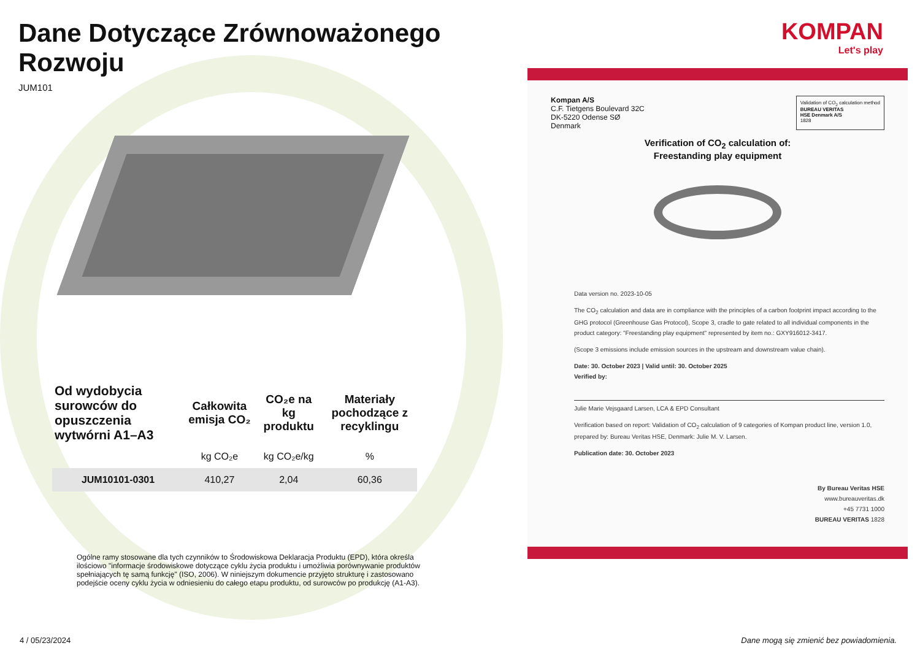Dane Dotyczące Zrównoważonego Rozwoju
JUM101
| Od wydobycia surowców do opuszczenia wytwórni A1–A3 | Całkowita emisja CO₂ | CO₂e na kg produktu | Materiały pochodzące z recyklingu |
| --- | --- | --- | --- |
| | kg CO₂e | kg CO₂e/kg | % |
| JUM10101-0301 | 410,27 | 2,04 | 60,36 |
Ogólne ramy stosowane dla tych czynników to Środowiskowa Deklaracja Produktu (EPD), która określa ilościowo "informacje środowiskowe dotyczące cyklu życia produktu i umożliwia porównywanie produktów spełniających tę samą funkcję" (ISO, 2006). W niniejszym dokumencie przyjęto strukturę i zastosowano podejście oceny cyklu życia w odniesieniu do całego etapu produktu, od surowców po produkcję (A1-A3).
KOMPAN
Let's play
Kompan A/S
C.F. Tietgens Boulevard 32C
DK-5220 Odense SØ
Denmark
Validation of CO<sub>2</sub> calculation method
BUREAU VERITAS
HSE Denmark A/S
1828
Verification of CO<sub>2</sub> calculation of:
Freestanding play equipment
Data version no. 2023-10-05
The CO<sub>2</sub> calculation and data are in compliance with the principles of a carbon footprint impact according to the GHG protocol (Greenhouse Gas Protocol), Scope 3, cradle to gate related to all individual components in the product category: "Freestanding play equipment" represented by item no.: GXY916012-3417.
(Scope 3 emissions include emission sources in the upstream and downstream value chain).
Date: 30. October 2023 | Valid until: 30. October 2025
Verified by:
Julie Marie Vejsgaard Larsen, LCA & EPD Consultant
Verification based on report: Validation of CO<sub>2</sub> calculation of 9 categories of Kompan product line, version 1.0, prepared by: Bureau Veritas HSE, Denmark: Julie M. V. Larsen.
Publication date: 30. October 2023
By Bureau Veritas HSE
www.bureauveritas.dk
+45 7731 1000
BUREAU VERITAS 1828
4 / 05/23/2024 Dane mogą się zmienić bez powiadomienia.